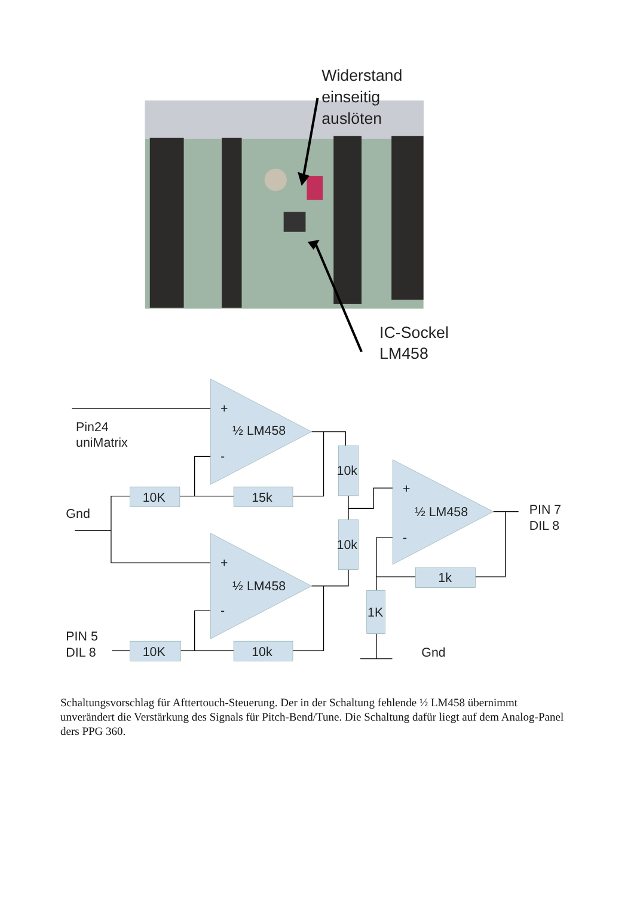Widerstand
einseitig
auslöten
IC-Sockel
LM458
+
-
½ LM458
Pin24
uniMatrix
10K
15k
Gnd
10k
10k
+
-
½ LM458
PIN 7
DIL 8
+
-
½ LM458
1k
1K
PIN 5
DIL 8
10K
10k
Gnd
Schaltungsvorschlag für Afttertouch-Steuerung. Der in der Schaltung fehlende ½ LM458 übernimmt unverändert die Verstärkung des Signals für Pitch-Bend/Tune. Die Schaltung dafür liegt auf dem Analog-Panel ders PPG 360.